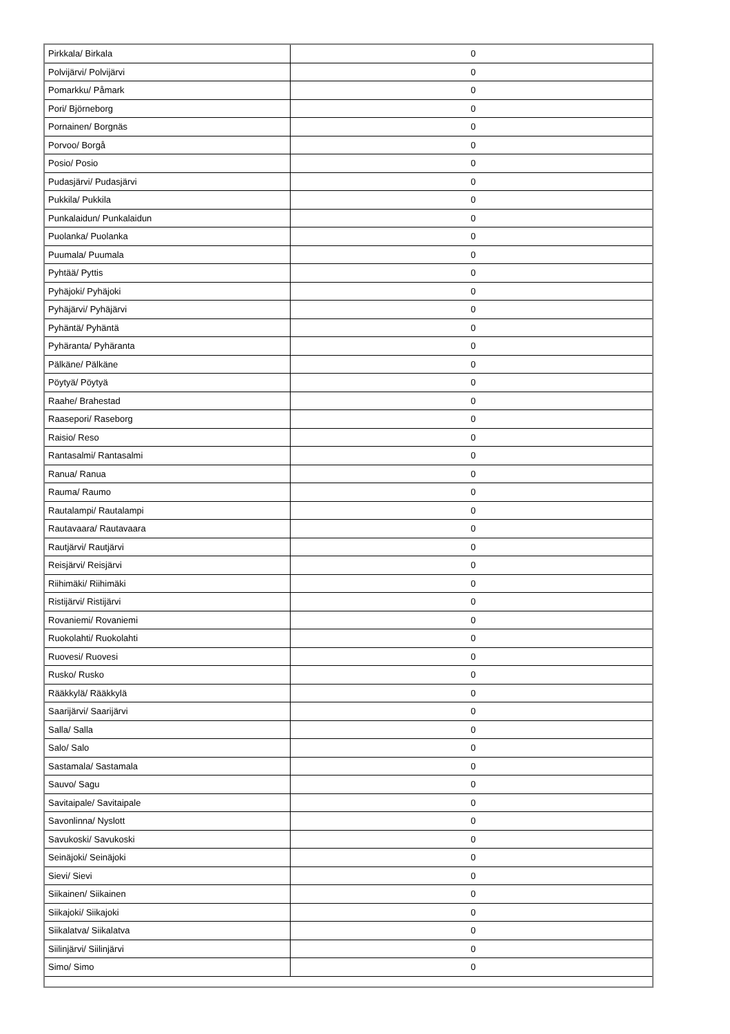| Pirkkala/ Birkala | 0 |
| Polvijärvi/ Polvijärvi | 0 |
| Pomarkku/ Påmark | 0 |
| Pori/ Björneborg | 0 |
| Pornainen/ Borgnäs | 0 |
| Porvoo/ Borgå | 0 |
| Posio/ Posio | 0 |
| Pudasjärvi/ Pudasjärvi | 0 |
| Pukkila/ Pukkila | 0 |
| Punkalaidun/ Punkalaidun | 0 |
| Puolanka/ Puolanka | 0 |
| Puumala/ Puumala | 0 |
| Pyhtää/ Pyttis | 0 |
| Pyhäjoki/ Pyhäjoki | 0 |
| Pyhäjärvi/ Pyhäjärvi | 0 |
| Pyhäntä/ Pyhäntä | 0 |
| Pyhäranta/ Pyhäranta | 0 |
| Pälkäne/ Pälkäne | 0 |
| Pöytyä/ Pöytyä | 0 |
| Raahe/ Brahestad | 0 |
| Raasepori/ Raseborg | 0 |
| Raisio/ Reso | 0 |
| Rantasalmi/ Rantasalmi | 0 |
| Ranua/ Ranua | 0 |
| Rauma/ Raumo | 0 |
| Rautalampi/ Rautalampi | 0 |
| Rautavaara/ Rautavaara | 0 |
| Rautjärvi/ Rautjärvi | 0 |
| Reisjärvi/ Reisjärvi | 0 |
| Riihimäki/ Riihimäki | 0 |
| Ristijärvi/ Ristijärvi | 0 |
| Rovaniemi/ Rovaniemi | 0 |
| Ruokolahti/ Ruokolahti | 0 |
| Ruovesi/ Ruovesi | 0 |
| Rusko/ Rusko | 0 |
| Rääkkylä/ Rääkkylä | 0 |
| Saarijärvi/ Saarijärvi | 0 |
| Salla/ Salla | 0 |
| Salo/ Salo | 0 |
| Sastamala/ Sastamala | 0 |
| Sauvo/ Sagu | 0 |
| Savitaipale/ Savitaipale | 0 |
| Savonlinna/ Nyslott | 0 |
| Savukoski/ Savukoski | 0 |
| Seinäjoki/ Seinäjoki | 0 |
| Sievi/ Sievi | 0 |
| Siikainen/ Siikainen | 0 |
| Siikajoki/ Siikajoki | 0 |
| Siikalatva/ Siikalatva | 0 |
| Siilinjärvi/ Siilinjärvi | 0 |
| Simo/ Simo | 0 |